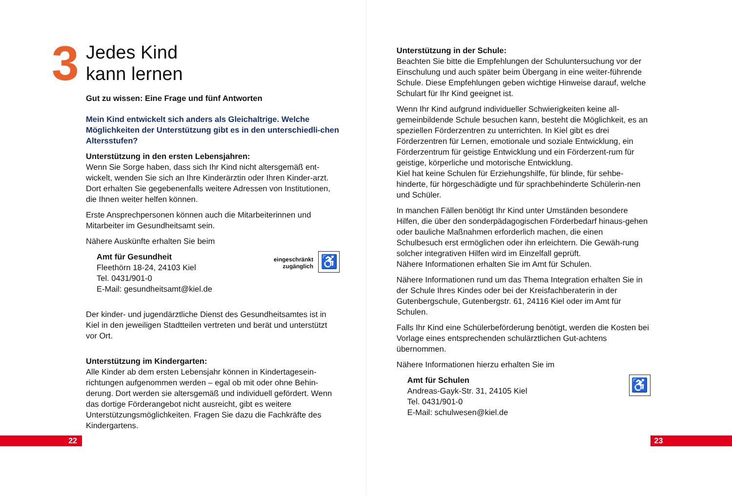3 Jedes Kind
kann lernen
Gut zu wissen: Eine Frage und fünf Antworten
Mein Kind entwickelt sich anders als Gleichaltrige. Welche Möglichkeiten der Unterstützung gibt es in den unterschiedli-chen Altersstufen?
Unterstützung in den ersten Lebensjahren:
Wenn Sie Sorge haben, dass sich Ihr Kind nicht altersgemäß ent-wickelt, wenden Sie sich an Ihre Kinderärztin oder Ihren Kinder-arzt. Dort erhalten Sie gegebenenfalls weitere Adressen von Institutionen, die Ihnen weiter helfen können.
Erste Ansprechpersonen können auch die Mitarbeiterinnen und Mitarbeiter im Gesundheitsamt sein.
Nähere Auskünfte erhalten Sie beim
Amt für Gesundheit
Fleethörn 18-24, 24103 Kiel
Tel. 0431/901-0
E-Mail: gesundheitsamt@kiel.de
eingeschränkt
zugänglich
♿
Der kinder- und jugendärztliche Dienst des Gesundheitsamtes ist in Kiel in den jeweiligen Stadtteilen vertreten und berät und unterstützt vor Ort.
Unterstützung im Kindergarten:
Alle Kinder ab dem ersten Lebensjahr können in Kindertagesein-richtungen aufgenommen werden – egal ob mit oder ohne Behin-derung. Dort werden sie altersgemäß und individuell gefördert. Wenn das dortige Förderangebot nicht ausreicht, gibt es weitere Unterstützungsmöglichkeiten. Fragen Sie dazu die Fachkräfte des Kindergartens.
22
Unterstützung in der Schule:
Beachten Sie bitte die Empfehlungen der Schuluntersuchung vor der Einschulung und auch später beim Übergang in eine weiter-führende Schule. Diese Empfehlungen geben wichtige Hinweise darauf, welche Schulart für Ihr Kind geeignet ist.
Wenn Ihr Kind aufgrund individueller Schwierigkeiten keine all-gemeinbildende Schule besuchen kann, besteht die Möglichkeit, es an speziellen Förderzentren zu unterrichten. In Kiel gibt es drei Förderzentren für Lernen, emotionale und soziale Entwicklung, ein Förderzentrum für geistige Entwicklung und ein Förderzent-rum für geistige, körperliche und motorische Entwicklung.
Kiel hat keine Schulen für Erziehungshilfe, für blinde, für sehbe-hinderte, für hörgeschädigte und für sprachbehinderte Schülerin-nen und Schüler.
In manchen Fällen benötigt Ihr Kind unter Umständen besondere Hilfen, die über den sonderpädagogischen Förderbedarf hinaus-gehen oder bauliche Maßnahmen erforderlich machen, die einen Schulbesuch erst ermöglichen oder ihn erleichtern. Die Gewäh-rung solcher integrativen Hilfen wird im Einzelfall geprüft.
Nähere Informationen erhalten Sie im Amt für Schulen.
Nähere Informationen rund um das Thema Integration erhalten Sie in der Schule Ihres Kindes oder bei der Kreisfachberaterin in der Gutenbergschule, Gutenbergstr. 61, 24116 Kiel oder im Amt für Schulen.
Falls Ihr Kind eine Schülerbeförderung benötigt, werden die Kosten bei Vorlage eines entsprechenden schulärztlichen Gut-achtens übernommen.
Nähere Informationen hierzu erhalten Sie im
Amt für Schulen
Andreas-Gayk-Str. 31, 24105 Kiel
Tel. 0431/901-0
E-Mail: schulwesen@kiel.de
♿
23